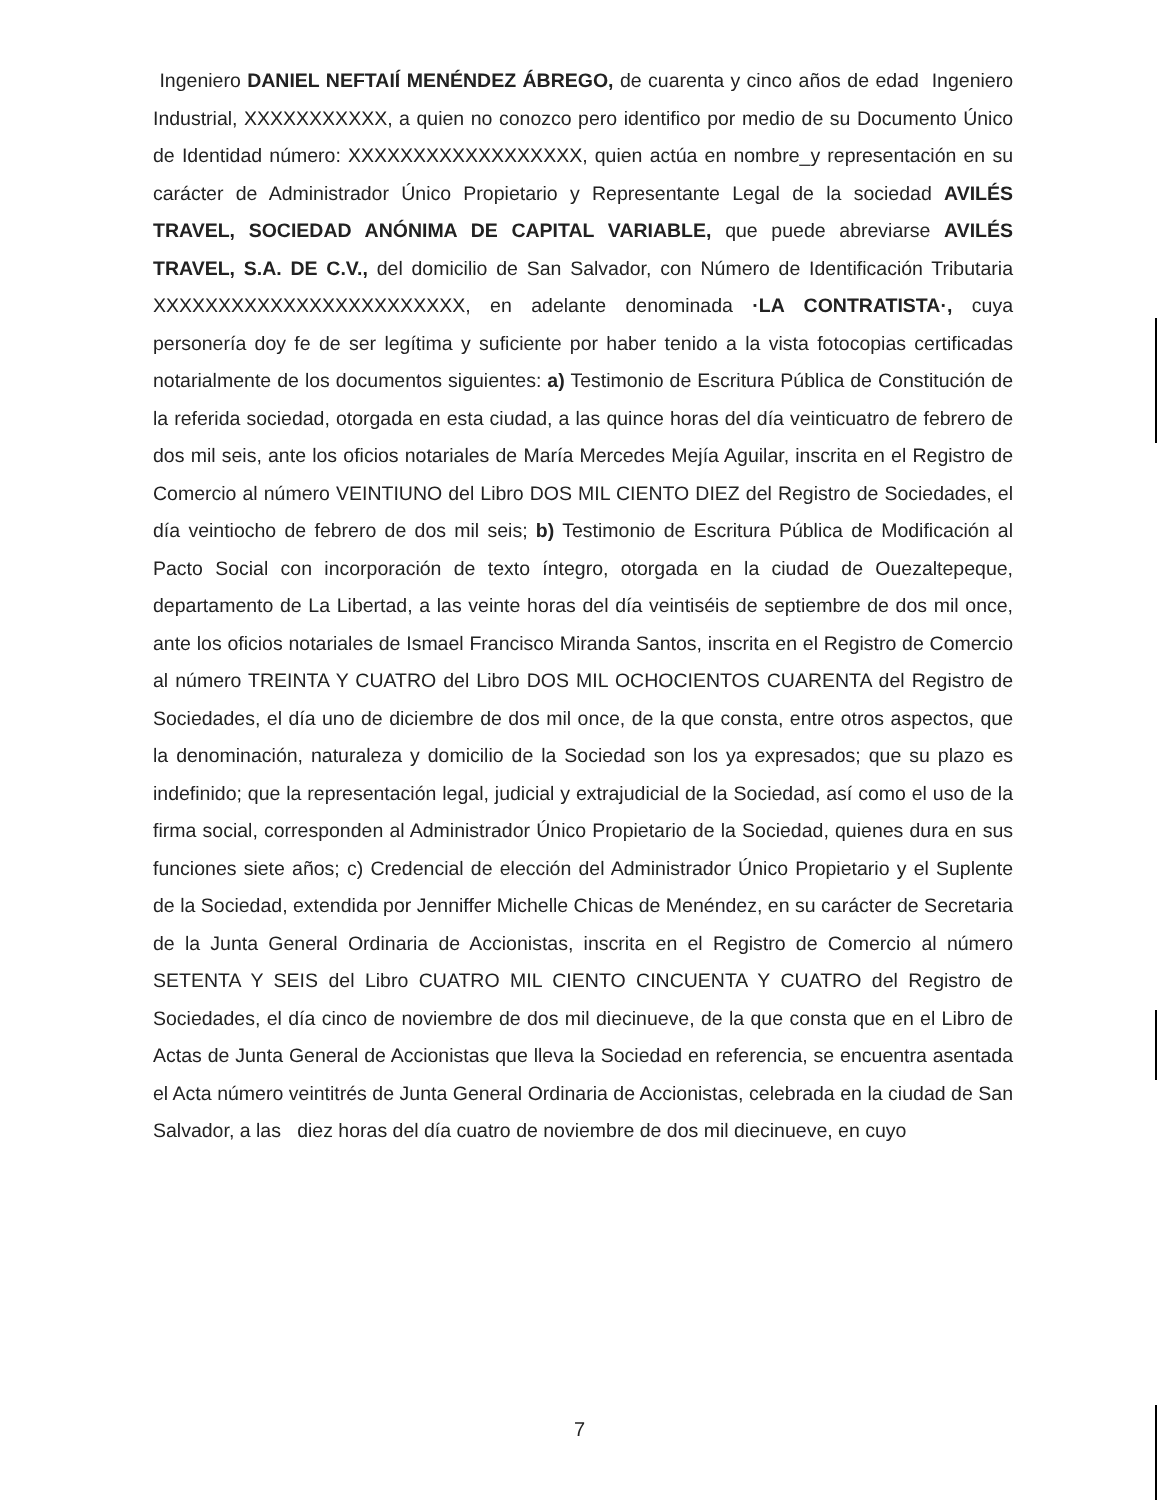Ingeniero DANIEL NEFTAIÍ MENÉNDEZ ÁBREGO, de cuarenta y cinco años de edad Ingeniero Industrial, XXXXXXXXXXX, a quien no conozco pero identifico por medio de su Documento Único de Identidad número: XXXXXXXXXXXXXXXXXX, quien actúa en nombre_y representación en su carácter de Administrador Único Propietario y Representante Legal de la sociedad AVILÉS TRAVEL, SOCIEDAD ANÓNIMA DE CAPITAL VARIABLE, que puede abreviarse AVILÉS TRAVEL, S.A. DE C.V., del domicilio de San Salvador, con Número de Identificación Tributaria XXXXXXXXXXXXXXXXXXXXXXXX, en adelante denominada ·LA CONTRATISTA·, cuya personería doy fe de ser legítima y suficiente por haber tenido a la vista fotocopias certificadas notarialmente de los documentos siguientes: a) Testimonio de Escritura Pública de Constitución de la referida sociedad, otorgada en esta ciudad, a las quince horas del día veinticuatro de febrero de dos mil seis, ante los oficios notariales de María Mercedes Mejía Aguilar, inscrita en el Registro de Comercio al número VEINTIUNO del Libro DOS MIL CIENTO DIEZ del Registro de Sociedades, el día veintiocho de febrero de dos mil seis; b) Testimonio de Escritura Pública de Modificación al Pacto Social con incorporación de texto íntegro, otorgada en la ciudad de Ouezaltepeque, departamento de La Libertad, a las veinte horas del día veintiséis de septiembre de dos mil once, ante los oficios notariales de Ismael Francisco Miranda Santos, inscrita en el Registro de Comercio al número TREINTA Y CUATRO del Libro DOS MIL OCHOCIENTOS CUARENTA del Registro de Sociedades, el día uno de diciembre de dos mil once, de la que consta, entre otros aspectos, que la denominación, naturaleza y domicilio de la Sociedad son los ya expresados; que su plazo es indefinido; que la representación legal, judicial y extrajudicial de la Sociedad, así como el uso de la firma social, corresponden al Administrador Único Propietario de la Sociedad, quienes dura en sus funciones siete años; c) Credencial de elección del Administrador Único Propietario y el Suplente de la Sociedad, extendida por Jenniffer Michelle Chicas de Menéndez, en su carácter de Secretaria de la Junta General Ordinaria de Accionistas, inscrita en el Registro de Comercio al número SETENTA Y SEIS del Libro CUATRO MIL CIENTO CINCUENTA Y CUATRO del Registro de Sociedades, el día cinco de noviembre de dos mil diecinueve, de la que consta que en el Libro de Actas de Junta General de Accionistas que lleva la Sociedad en referencia, se encuentra asentada el Acta número veintitrés de Junta General Ordinaria de Accionistas, celebrada en la ciudad de San Salvador, a las diez horas del día cuatro de noviembre de dos mil diecinueve, en cuyo
7